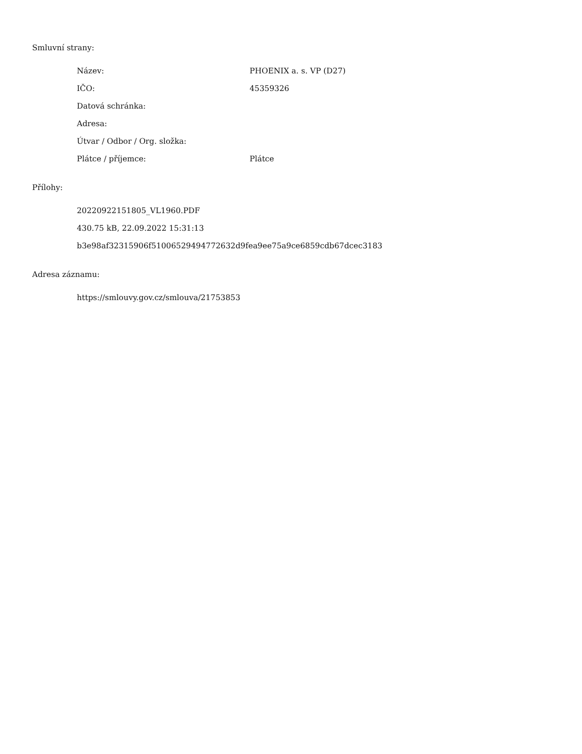Smluvní strany:
| Název: | PHOENIX a. s. VP (D27) |
| IČO: | 45359326 |
| Datová schránka: | |
| Adresa: | |
| Útvar / Odbor / Org. složka: | |
| Plátce / příjemce: | Plátce |
Přílohy:
20220922151805_VL1960.PDF
430.75 kB, 22.09.2022 15:31:13
b3e98af32315906f51006529494772632d9fea9ee75a9ce6859cdb67dcec3183
Adresa záznamu:
https://smlouvy.gov.cz/smlouva/21753853